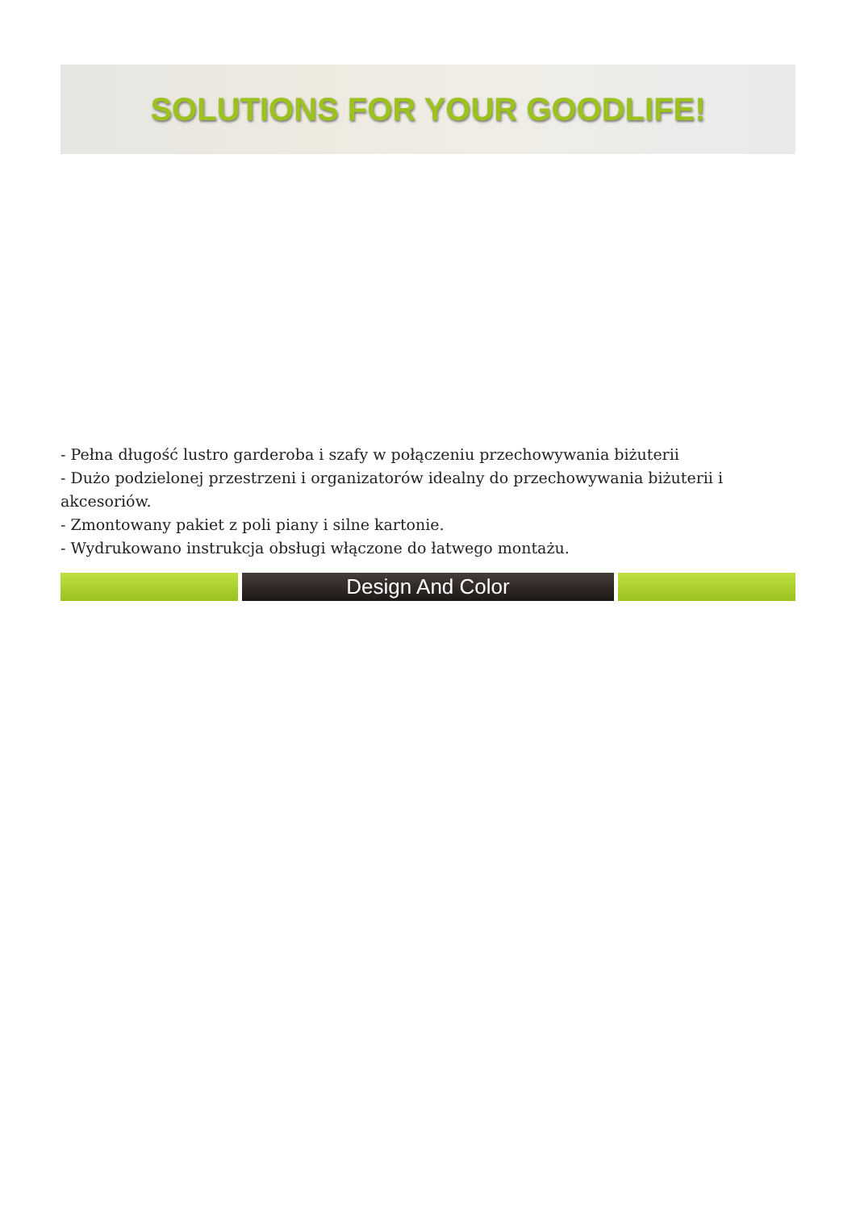SOLUTIONS FOR YOUR GOODLIFE!
- Pełna długość lustro garderoba i szafy w połączeniu przechowywania biżuterii
- Dużo podzielonej przestrzeni i organizatorów idealny do przechowywania biżuterii i akcesoriów.
- Zmontowany pakiet z poli piany i silne kartonie.
- Wydrukowano instrukcja obsługi włączone do łatwego montażu.
Design And Color